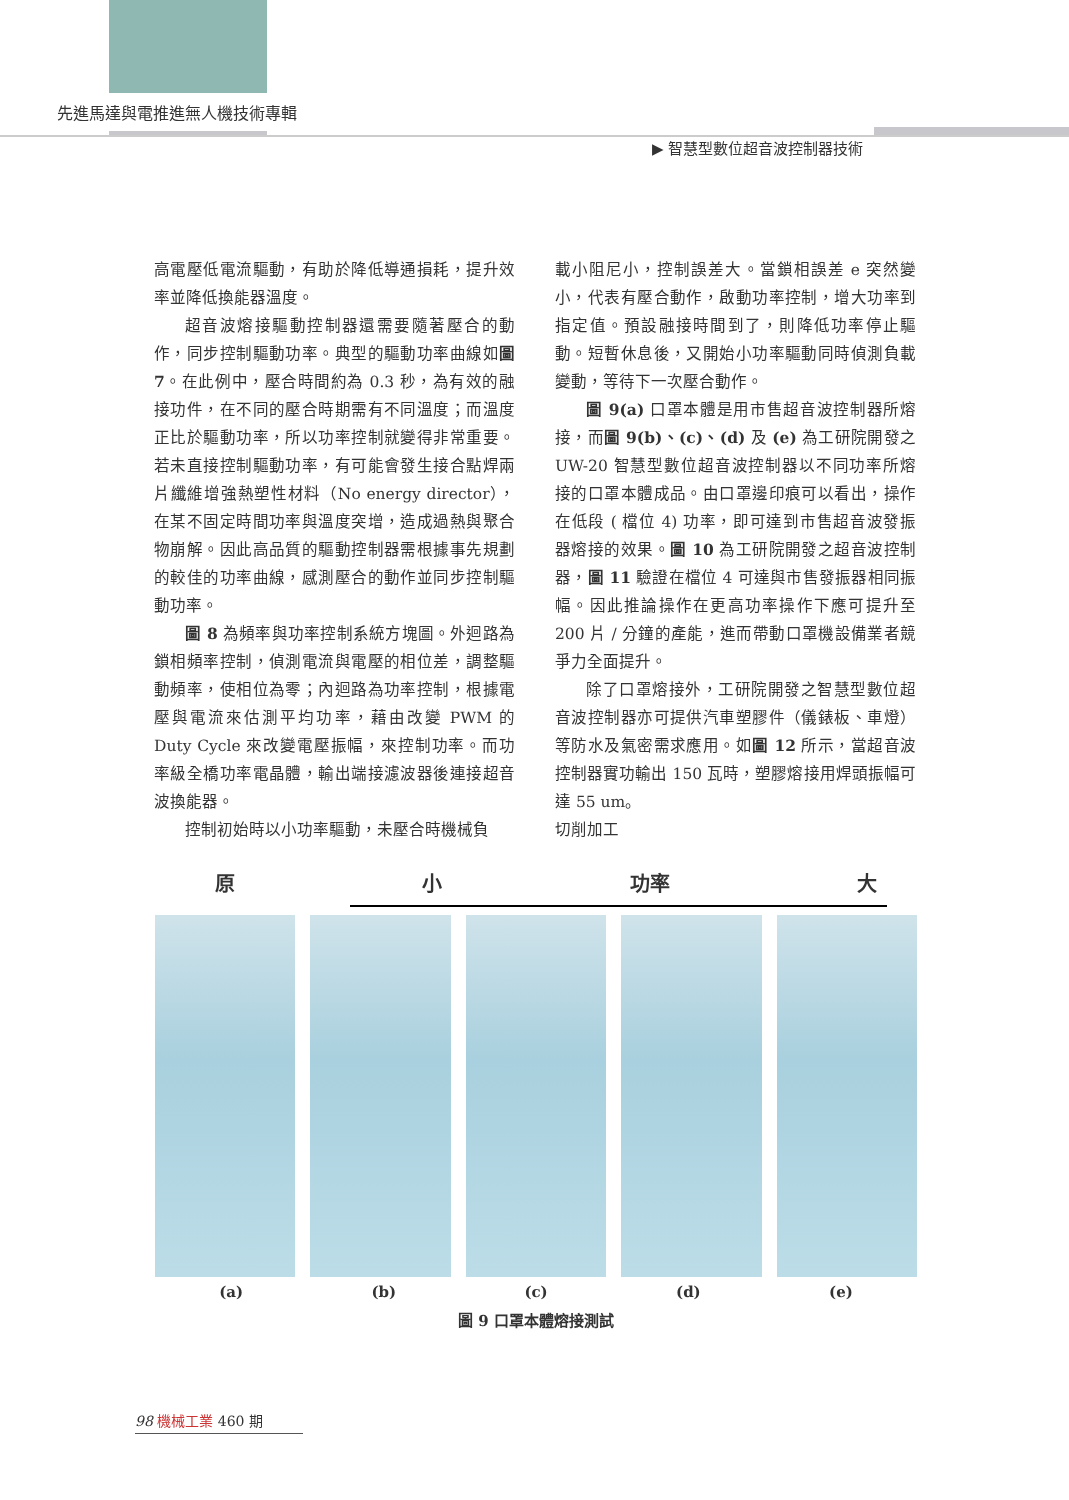先進馬達與電推進無人機技術專輯
▶ 智慧型數位超音波控制器技術
高電壓低電流驅動，有助於降低導通損耗，提升效率並降低換能器溫度。
超音波熔接驅動控制器還需要隨著壓合的動作，同步控制驅動功率。典型的驅動功率曲線如圖 7。在此例中，壓合時間約為 0.3 秒，為有效的融接功件，在不同的壓合時期需有不同溫度；而溫度正比於驅動功率，所以功率控制就變得非常重要。若未直接控制驅動功率，有可能會發生接合點焊兩片纖維增強熱塑性材料（No energy director），在某不固定時間功率與溫度突增，造成過熱與聚合物崩解。因此高品質的驅動控制器需根據事先規劃的較佳的功率曲線，感測壓合的動作並同步控制驅動功率。
圖 8 為頻率與功率控制系統方塊圖。外迴路為鎖相頻率控制，偵測電流與電壓的相位差，調整驅動頻率，使相位為零；內迴路為功率控制，根據電壓與電流來估測平均功率，藉由改變 PWM 的 Duty Cycle 來改變電壓振幅，來控制功率。而功率級全橋功率電晶體，輸出端接濾波器後連接超音波換能器。
控制初始時以小功率驅動，未壓合時機械負
載小阻尼小，控制誤差大。當鎖相誤差 e 突然變小，代表有壓合動作，啟動功率控制，增大功率到指定值。預設融接時間到了，則降低功率停止驅動。短暫休息後，又開始小功率驅動同時偵測負載變動，等待下一次壓合動作。
圖 9(a) 口罩本體是用市售超音波控制器所熔接，而圖 9(b)、(c)、(d) 及 (e) 為工研院開發之 UW-20 智慧型數位超音波控制器以不同功率所熔接的口罩本體成品。由口罩邊印痕可以看出，操作在低段 ( 檔位 4) 功率，即可達到市售超音波發振器熔接的效果。圖 10 為工研院開發之超音波控制器，圖 11 驗證在檔位 4 可達與市售發振器相同振幅。因此推論操作在更高功率操作下應可提升至 200 片 / 分鐘的產能，進而帶動口罩機設備業者競爭力全面提升。
除了口罩熔接外，工研院開發之智慧型數位超音波控制器亦可提供汽車塑膠件（儀錶板、車燈）等防水及氣密需求應用。如圖 12 所示，當超音波控制器實功輸出 150 瓦時，塑膠熔接用焊頭振幅可達 55 um。
切削加工
原 小 功率 大
(a) (b) (c) (d) (e)
圖 9 口罩本體熔接測試
98 機械工業 460 期